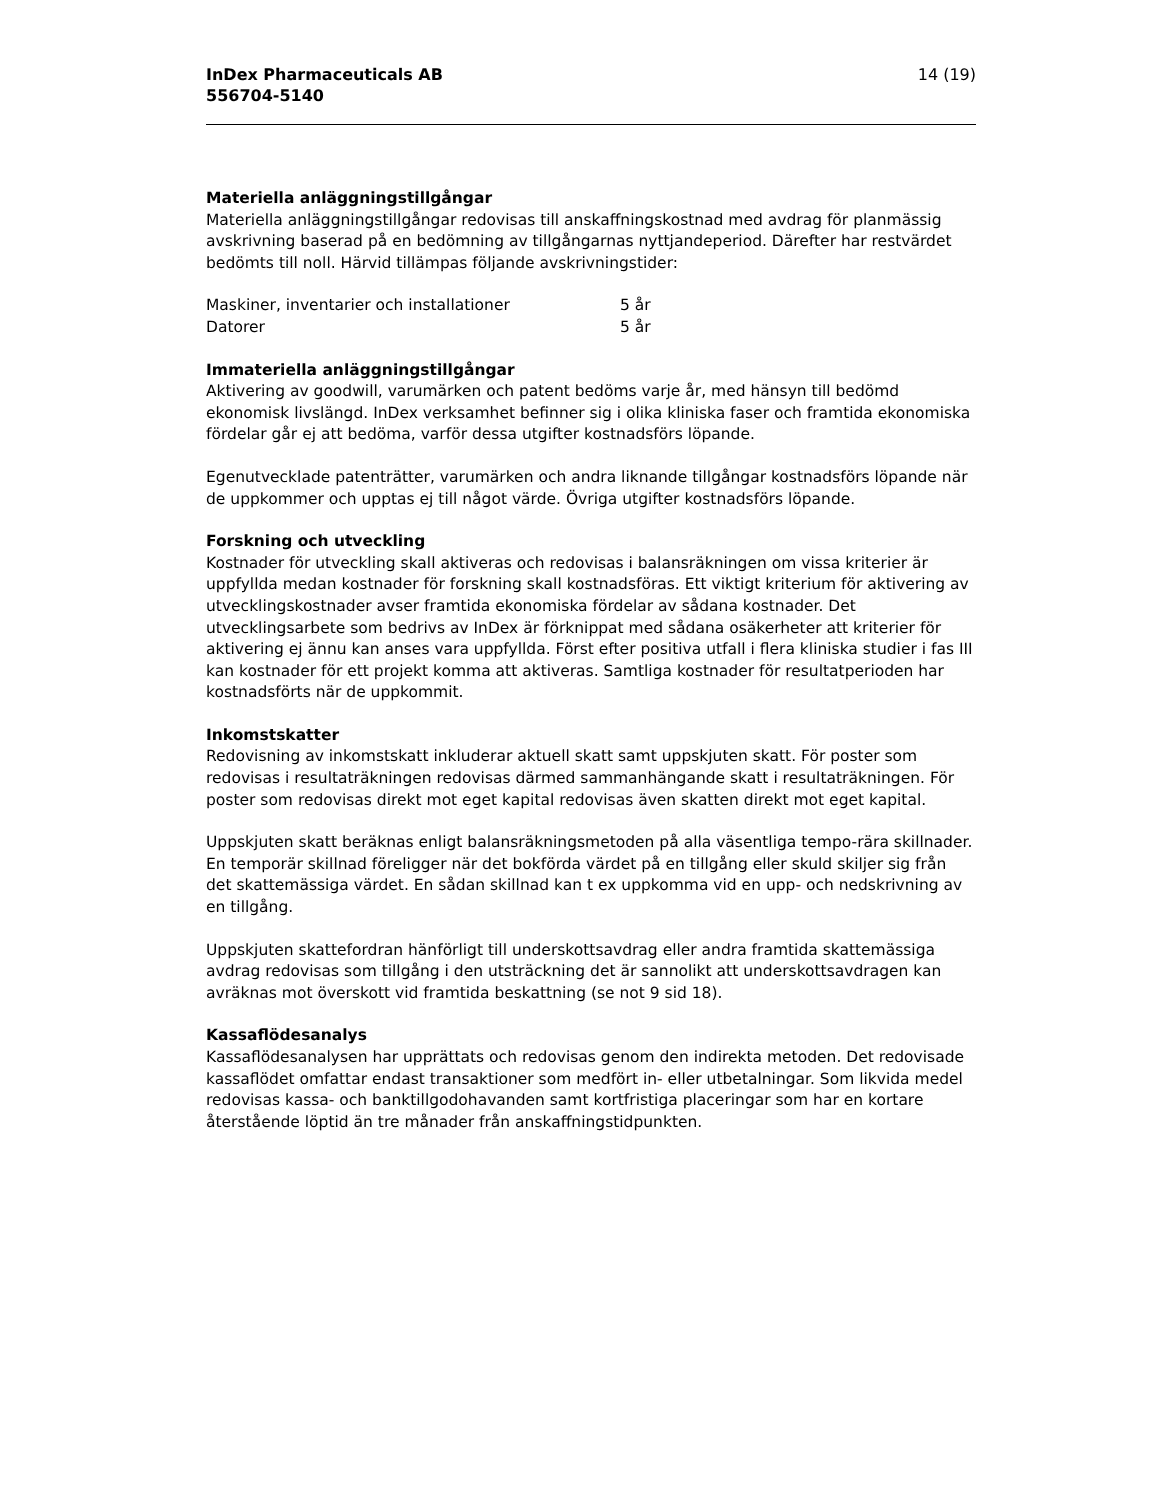InDex Pharmaceuticals AB
556704-5140
14 (19)
Materiella anläggningstillgångar
Materiella anläggningstillgångar redovisas till anskaffningskostnad med avdrag för planmässig avskrivning baserad på en bedömning av tillgångarnas nyttjandeperiod. Därefter har restvärdet bedömts till noll. Härvid tillämpas följande avskrivningstider:
| Maskiner, inventarier och installationer | 5 år |
| Datorer | 5 år |
Immateriella anläggningstillgångar
Aktivering av goodwill, varumärken och patent bedöms varje år, med hänsyn till bedömd ekonomisk livslängd. InDex verksamhet befinner sig i olika kliniska faser och framtida ekonomiska fördelar går ej att bedöma, varför dessa utgifter kostnadsförs löpande.
Egenutvecklade patenträtter, varumärken och andra liknande tillgångar kostnadsförs löpande när de uppkommer och upptas ej till något värde. Övriga utgifter kostnadsförs löpande.
Forskning och utveckling
Kostnader för utveckling skall aktiveras och redovisas i balansräkningen om vissa kriterier är uppfyllda medan kostnader för forskning skall kostnadsföras. Ett viktigt kriterium för aktivering av utvecklingskostnader avser framtida ekonomiska fördelar av sådana kostnader. Det utvecklingsarbete som bedrivs av InDex är förknippat med sådana osäkerheter att kriterier för aktivering ej ännu kan anses vara uppfyllda. Först efter positiva utfall i flera kliniska studier i fas III kan kostnader för ett projekt komma att aktiveras. Samtliga kostnader för resultatperioden har kostnadsförts när de uppkommit.
Inkomstskatter
Redovisning av inkomstskatt inkluderar aktuell skatt samt uppskjuten skatt. För poster som redovisas i resultaträkningen redovisas därmed sammanhängande skatt i resultaträkningen. För poster som redovisas direkt mot eget kapital redovisas även skatten direkt mot eget kapital.
Uppskjuten skatt beräknas enligt balansräkningsmetoden på alla väsentliga tempo-rära skillnader. En temporär skillnad föreligger när det bokförda värdet på en tillgång eller skuld skiljer sig från det skattemässiga värdet. En sådan skillnad kan t ex uppkomma vid en upp- och nedskrivning av en tillgång.
Uppskjuten skattefordran hänförligt till underskottsavdrag eller andra framtida skattemässiga avdrag redovisas som tillgång i den utsträckning det är sannolikt att underskottsavdragen kan avräknas mot överskott vid framtida beskattning (se not 9 sid 18).
Kassaflödesanalys
Kassaflödesanalysen har upprättats och redovisas genom den indirekta metoden. Det redovisade kassaflödet omfattar endast transaktioner som medfört in- eller utbetalningar. Som likvida medel redovisas kassa- och banktillgodohavanden samt kortfristiga placeringar som har en kortare återstående löptid än tre månader från anskaffningstidpunkten.